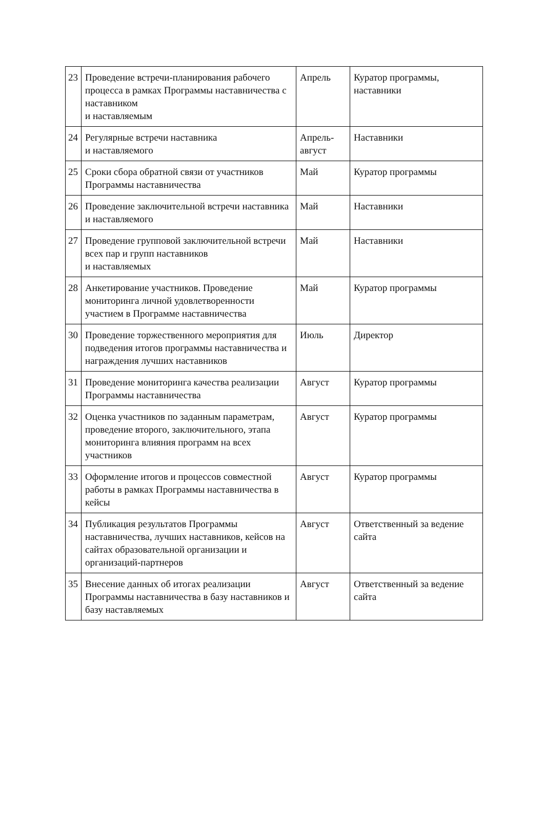| 23 | Проведение встречи-планирования рабочего процесса в рамках Программы наставничества с наставником и наставляемым | Апрель | Куратор программы, наставники |
| 24 | Регулярные встречи наставника и наставляемого | Апрель- август | Наставники |
| 25 | Сроки сбора обратной связи от участников Программы наставничества | Май | Куратор программы |
| 26 | Проведение заключительной встречи наставника и наставляемого | Май | Наставники |
| 27 | Проведение групповой заключительной встречи всех пар и групп наставников и наставляемых | Май | Наставники |
| 28 | Анкетирование участников. Проведение мониторинга личной удовлетворенности участием в Программе наставничества | Май | Куратор программы |
| 30 | Проведение торжественного мероприятия для подведения итогов программы наставничества и награждения лучших наставников | Июль | Директор |
| 31 | Проведение мониторинга качества реализации Программы наставничества | Август | Куратор программы |
| 32 | Оценка участников по заданным параметрам, проведение второго, заключительного, этапа мониторинга влияния программ на всех участников | Август | Куратор программы |
| 33 | Оформление итогов и процессов совместной работы в рамках Программы наставничества в кейсы | Август | Куратор программы |
| 34 | Публикация результатов Программы наставничества, лучших наставников, кейсов на сайтах образовательной организации и организаций-партнеров | Август | Ответственный за ведение сайта |
| 35 | Внесение данных об итогах реализации Программы наставничества в базу наставников и базу наставляемых | Август | Ответственный за ведение сайта |